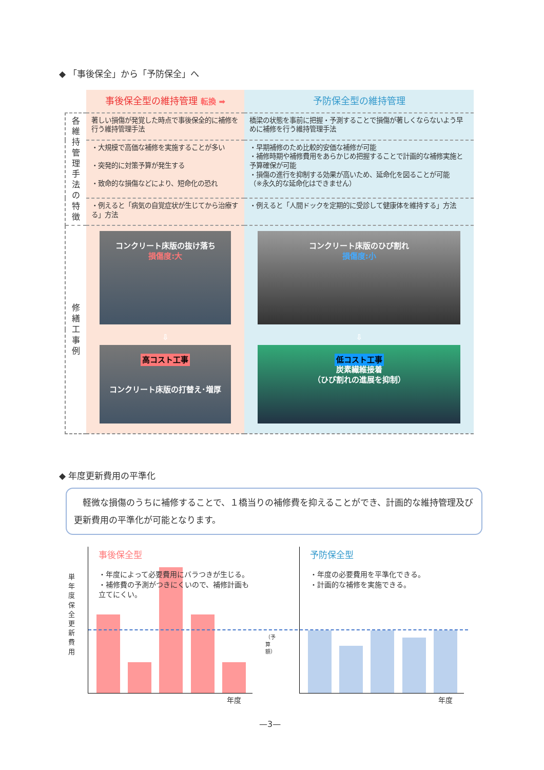◆ 「事後保全」から「予防保全」へ
| | 事後保全型の維持管理 転換 ➡ | 予防保全型の維持管理 |
| 各維持管理手法の特徴 | 著しい損傷が発覚した時点で事後保全的に補修を行う維持管理手法 | 橋梁の状態を事前に把握・予測することで損傷が著しくならないよう早めに補修を行う維持管理手法 |
| | ・大規模で高価な補修を実施することが多い ・突発的に対策予算が発生する ・致命的な損傷などにより、短命化の恐れ | ・早期補修のため比較的安価な補修が可能 ・補修時期や補修費用をあらかじめ把握することで計画的な補修実施と予算確保が可能 ・損傷の進行を抑制する効果が高いため、延命化を図ることが可能 （※永久的な延命化はできません） |
| | ・例えると「病気の自覚症状が生じてから治療する」方法 | ・例えると「人間ドックを定期的に受診して健康体を維持する」方法 |
| 修繕工事例 | コンクリート床版の抜け落ち 損傷度:大 | コンクリート床版のひび割れ 損傷度:小 |
| | ⇩ 高コスト工事 コンクリート床版の打替え･増厚 | ⇩ 低コスト工事 炭素繊維接着 （ひび割れの進展を抑制） |
◆ 年度更新費用の平準化
　軽微な損傷のうちに補修することで、１橋当りの補修費を抑えることができ、計画的な維持管理及び更新費用の平準化が可能となります。
単年度 保全更新費用
事後保全型
・年度によって必要費用にバラつきが生じる。
・補修費の予測がつきにくいので、補修計画も立てにくい。
年度
（予算額）
予防保全型
・年度の必要費用を平準化できる。
・計画的な補修を実施できる。
年度
—3—